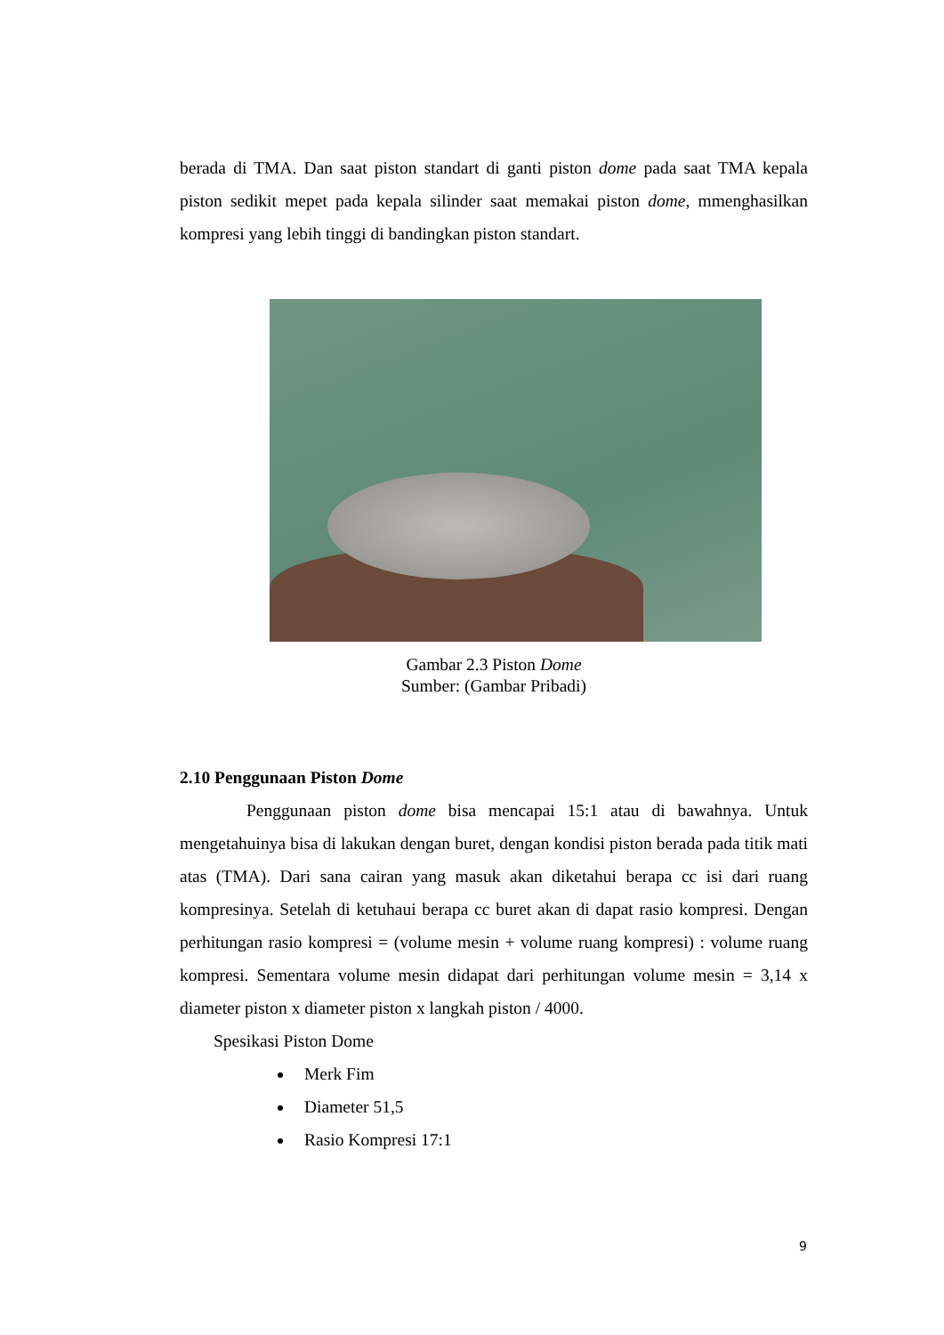berada di TMA. Dan saat piston standart di ganti piston dome pada saat TMA kepala piston sedikit mepet pada kepala silinder saat memakai piston dome, mmenghasilkan kompresi yang lebih tinggi di bandingkan piston standart.
Gambar 2.3 Piston Dome
Sumber: (Gambar Pribadi)
2.10 Penggunaan Piston Dome
Penggunaan piston dome bisa mencapai 15:1 atau di bawahnya. Untuk mengetahuinya bisa di lakukan dengan buret, dengan kondisi piston berada pada titik mati atas (TMA). Dari sana cairan yang masuk akan diketahui berapa cc isi dari ruang kompresinya. Setelah di ketuhaui berapa cc buret akan di dapat rasio kompresi. Dengan perhitungan rasio kompresi = (volume mesin + volume ruang kompresi) : volume ruang kompresi. Sementara volume mesin didapat dari perhitungan volume mesin = 3,14 x diameter piston x diameter piston x langkah piston / 4000.
Spesikasi Piston Dome
Merk Fim
Diameter 51,5
Rasio Kompresi 17:1
9